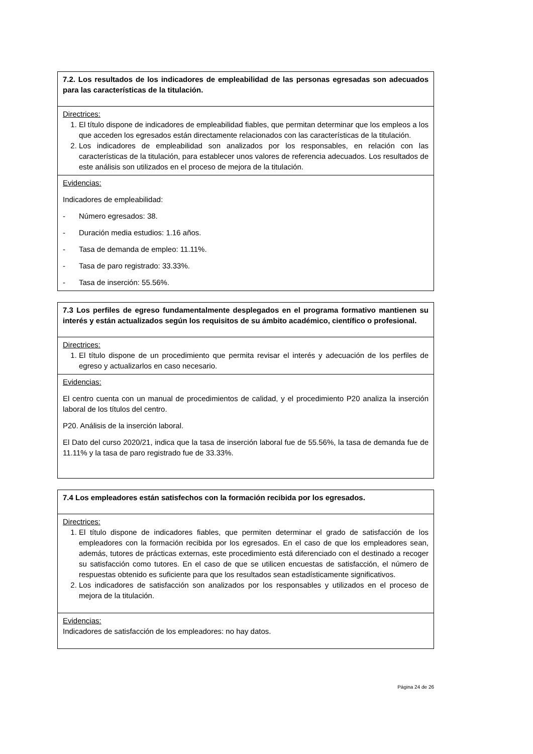| 7.2. Los resultados de los indicadores de empleabilidad de las personas egresadas son adecuados para las características de la titulación. |
| Directrices: 1. El título dispone de indicadores de empleabilidad fiables, que permitan determinar que los empleos a los que acceden los egresados están directamente relacionados con las características de la titulación. 2. Los indicadores de empleabilidad son analizados por los responsables, en relación con las características de la titulación, para establecer unos valores de referencia adecuados. Los resultados de este análisis son utilizados en el proceso de mejora de la titulación. |
| Evidencias: Indicadores de empleabilidad: - Número egresados: 38. - Duración media estudios: 1.16 años. - Tasa de demanda de empleo: 11.11%. - Tasa de paro registrado: 33.33%. - Tasa de inserción: 55.56%. |
| 7.3 Los perfiles de egreso fundamentalmente desplegados en el programa formativo mantienen su interés y están actualizados según los requisitos de su ámbito académico, científico o profesional. |
| Directrices: 1. El título dispone de un procedimiento que permita revisar el interés y adecuación de los perfiles de egreso y actualizarlos en caso necesario. |
| Evidencias: El centro cuenta con un manual de procedimientos de calidad, y el procedimiento P20 analiza la inserción laboral de los títulos del centro. P20. Análisis de la inserción laboral. El Dato del curso 2020/21, indica que la tasa de inserción laboral fue de 55.56%, la tasa de demanda fue de 11.11% y la tasa de paro registrado fue de 33.33%. |
| 7.4 Los empleadores están satisfechos con la formación recibida por los egresados. |
| Directrices: 1. El título dispone de indicadores fiables, que permiten determinar el grado de satisfacción de los empleadores con la formación recibida por los egresados. En el caso de que los empleadores sean, además, tutores de prácticas externas, este procedimiento está diferenciado con el destinado a recoger su satisfacción como tutores. En el caso de que se utilicen encuestas de satisfacción, el número de respuestas obtenido es suficiente para que los resultados sean estadísticamente significativos. 2. Los indicadores de satisfacción son analizados por los responsables y utilizados en el proceso de mejora de la titulación. |
| Evidencias: Indicadores de satisfacción de los empleadores: no hay datos. |
Página 24 de 26